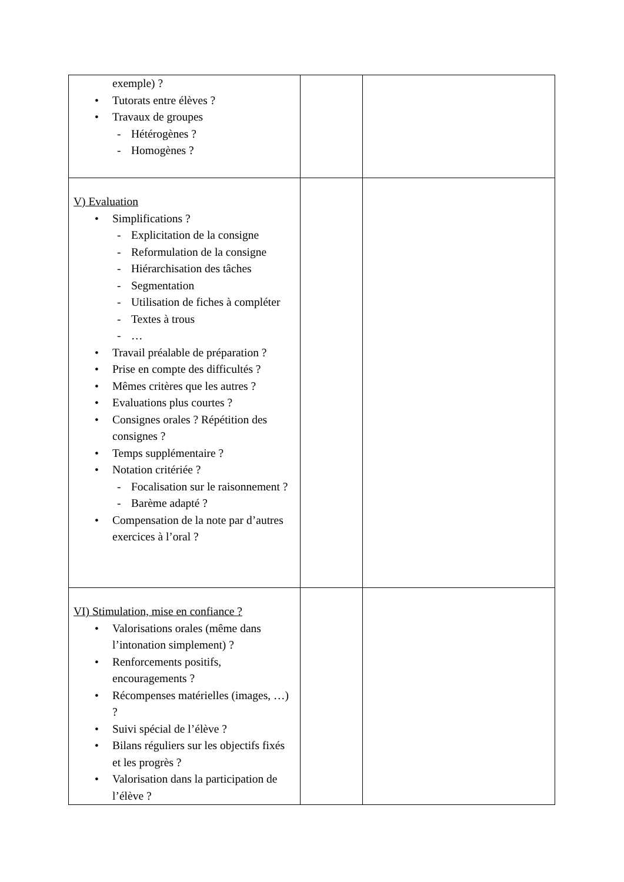| exemple) ? • Tutorats entre élèves ? • Travaux de groupes - Hétérogènes ? - Homogènes ? | | |
| V) Evaluation • Simplifications ? - Explicitation de la consigne - Reformulation de la consigne - Hiérarchisation des tâches - Segmentation - Utilisation de fiches à compléter - Textes à trous - … • Travail préalable de préparation ? • Prise en compte des difficultés ? • Mêmes critères que les autres ? • Evaluations plus courtes ? • Consignes orales ? Répétition des consignes ? • Temps supplémentaire ? • Notation critériée ? - Focalisation sur le raisonnement ? - Barème adapté ? • Compensation de la note par d’autres exercices à l’oral ? | | |
| VI) Stimulation, mise en confiance ? • Valorisations orales (même dans l’intonation simplement) ? • Renforcements positifs, encouragements ? • Récompenses matérielles (images, …) ? • Suivi spécial de l’élève ? • Bilans réguliers sur les objectifs fixés et les progrès ? • Valorisation dans la participation de l’élève ? | | |